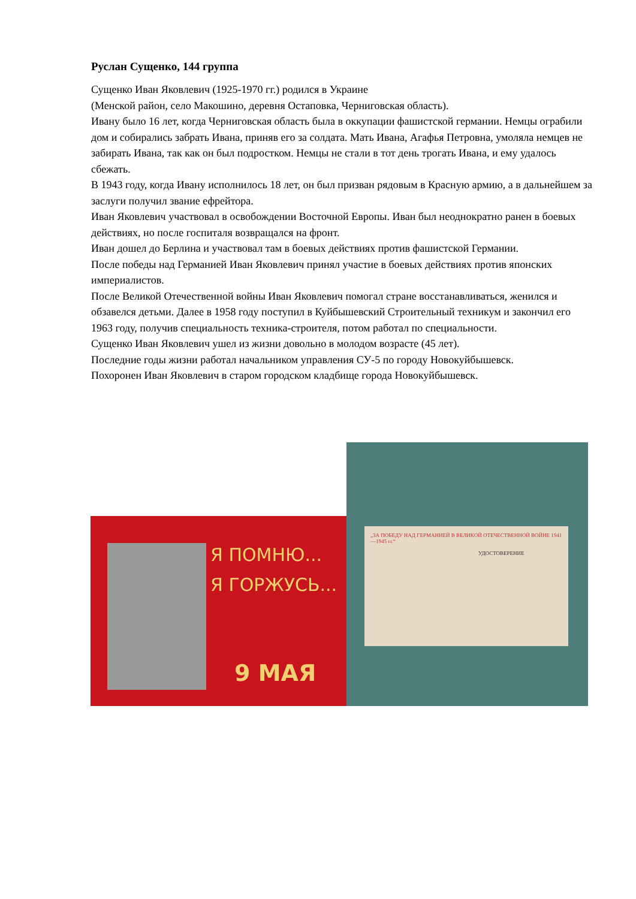Руслан Сущенко, 144 группа
Сущенко Иван Яковлевич (1925-1970 гг.) родился в Украине
(Менской район, село Макошино, деревня Остаповка, Черниговская область).
Ивану было 16 лет, когда Черниговская область была в оккупации фашистской германии. Немцы ограбили дом и собирались забрать Ивана, приняв его за солдата. Мать Ивана, Агафья Петровна, умоляла немцев не забирать Ивана, так как он был подростком. Немцы не стали в тот день трогать Ивана, и ему удалось сбежать.
В 1943 году, когда Ивану исполнилось 18 лет, он был призван рядовым в Красную армию, а в дальнейшем за заслуги получил звание ефрейтора.
Иван Яковлевич участвовал в освобождении Восточной Европы. Иван был неоднократно ранен в боевых действиях, но после госпиталя возвращался на фронт.
Иван дошел до Берлина и участвовал там в боевых действиях против фашистской Германии.
После победы над Германией Иван Яковлевич принял участие в боевых действиях против японских империалистов.
После Великой Отечественной войны Иван Яковлевич помогал стране восстанавливаться, женился и обзавелся детьми. Далее в 1958 году поступил в Куйбышевский Строительный техникум и закончил его 1963 году, получив специальность техника-строителя, потом работал по специальности.
Сущенко Иван Яковлевич ушел из жизни довольно в молодом возрасте (45 лет).
Последние годы жизни работал начальником управления СУ-5 по городу Новокуйбышевск.
Похоронен Иван Яковлевич в старом городском кладбище города Новокуйбышевск.
Я ПОМНЮ...
Я ГОРЖУСЬ...
9 МАЯ
„ЗА ПОБЕДУ НАД ГЕРМАНИЕЙ В ВЕЛИКОЙ ОТЕЧЕСТВЕННОЙ ВОЙНЕ 1941—1945 гг.“
УДОСТОВЕРЕНИЕ